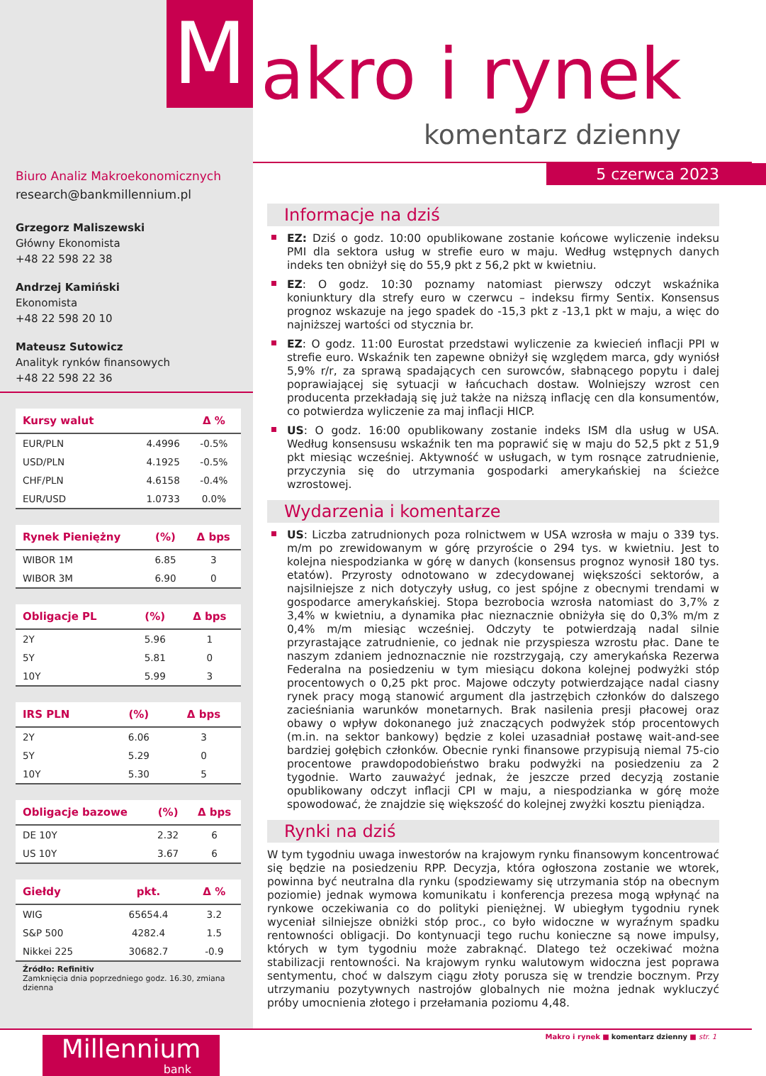M akro i rynek
komentarz dzienny
Biuro Analiz Makroekonomicznych
research@bankmillennium.pl
Grzegorz Maliszewski
Główny Ekonomista
+48 22 598 22 38
Andrzej Kamiński
Ekonomista
+48 22 598 20 10
Mateusz Sutowicz
Analityk rynków finansowych
+48 22 598 22 36
| Kursy walut | | Δ % |
| --- | --- | --- |
| EUR/PLN | 4.4996 | -0.5% |
| USD/PLN | 4.1925 | -0.5% |
| CHF/PLN | 4.6158 | -0.4% |
| EUR/USD | 1.0733 | 0.0% |
| Rynek Pieniężny | (%) | Δ bps |
| --- | --- | --- |
| WIBOR 1M | 6.85 | 3 |
| WIBOR 3M | 6.90 | 0 |
| Obligacje PL | (%) | Δ bps |
| --- | --- | --- |
| 2Y | 5.96 | 1 |
| 5Y | 5.81 | 0 |
| 10Y | 5.99 | 3 |
| IRS PLN | (%) | Δ bps |
| --- | --- | --- |
| 2Y | 6.06 | 3 |
| 5Y | 5.29 | 0 |
| 10Y | 5.30 | 5 |
| Obligacje bazowe | (%) | Δ bps |
| --- | --- | --- |
| DE 10Y | 2.32 | 6 |
| US 10Y | 3.67 | 6 |
| Giełdy | pkt. | Δ % |
| --- | --- | --- |
| WIG | 65654.4 | 3.2 |
| S&P 500 | 4282.4 | 1.5 |
| Nikkei 225 | 30682.7 | -0.9 |
Źródło: Refinitiv
Zamknięcia dnia poprzedniego godz. 16.30, zmiana dzienna
Millennium
bank
5 czerwca 2023
Informacje na dziś
EZ: Dziś o godz. 10:00 opublikowane zostanie końcowe wyliczenie indeksu PMI dla sektora usług w strefie euro w maju. Według wstępnych danych indeks ten obniżył się do 55,9 pkt z 56,2 pkt w kwietniu.
EZ: O godz. 10:30 poznamy natomiast pierwszy odczyt wskaźnika koniunktury dla strefy euro w czerwcu – indeksu firmy Sentix. Konsensus prognoz wskazuje na jego spadek do -15,3 pkt z -13,1 pkt w maju, a więc do najniższej wartości od stycznia br.
EZ: O godz. 11:00 Eurostat przedstawi wyliczenie za kwiecień inflacji PPI w strefie euro. Wskaźnik ten zapewne obniżył się względem marca, gdy wyniósł 5,9% r/r, za sprawą spadających cen surowców, słabnącego popytu i dalej poprawiającej się sytuacji w łańcuchach dostaw. Wolniejszy wzrost cen producenta przekładają się już także na niższą inflację cen dla konsumentów, co potwierdza wyliczenie za maj inflacji HICP.
US: O godz. 16:00 opublikowany zostanie indeks ISM dla usług w USA. Według konsensusu wskaźnik ten ma poprawić się w maju do 52,5 pkt z 51,9 pkt miesiąc wcześniej. Aktywność w usługach, w tym rosnące zatrudnienie, przyczynia się do utrzymania gospodarki amerykańskiej na ścieżce wzrostowej.
Wydarzenia i komentarze
US: Liczba zatrudnionych poza rolnictwem w USA wzrosła w maju o 339 tys. m/m po zrewidowanym w górę przyroście o 294 tys. w kwietniu. Jest to kolejna niespodzianka w górę w danych (konsensus prognoz wynosił 180 tys. etatów). Przyrosty odnotowano w zdecydowanej większości sektorów, a najsilniejsze z nich dotyczyły usług, co jest spójne z obecnymi trendami w gospodarce amerykańskiej. Stopa bezrobocia wzrosła natomiast do 3,7% z 3,4% w kwietniu, a dynamika płac nieznacznie obniżyła się do 0,3% m/m z 0,4% m/m miesiąc wcześniej. Odczyty te potwierdzają nadal silnie przyrastające zatrudnienie, co jednak nie przyspiesza wzrostu płac. Dane te naszym zdaniem jednoznacznie nie rozstrzygają, czy amerykańska Rezerwa Federalna na posiedzeniu w tym miesiącu dokona kolejnej podwyżki stóp procentowych o 0,25 pkt proc. Majowe odczyty potwierdzające nadal ciasny rynek pracy mogą stanowić argument dla jastrzębich członków do dalszego zacieśniania warunków monetarnych. Brak nasilenia presji płacowej oraz obawy o wpływ dokonanego już znaczących podwyżek stóp procentowych (m.in. na sektor bankowy) będzie z kolei uzasadniał postawę wait-and-see bardziej gołębich członków. Obecnie rynki finansowe przypisują niemal 75-cio procentowe prawdopodobieństwo braku podwyżki na posiedzeniu za 2 tygodnie. Warto zauważyć jednak, że jeszcze przed decyzją zostanie opublikowany odczyt inflacji CPI w maju, a niespodzianka w górę może spowodować, że znajdzie się większość do kolejnej zwyżki kosztu pieniądza.
Rynki na dziś
W tym tygodniu uwaga inwestorów na krajowym rynku finansowym koncentrować się będzie na posiedzeniu RPP. Decyzja, która ogłoszona zostanie we wtorek, powinna być neutralna dla rynku (spodziewamy się utrzymania stóp na obecnym poziomie) jednak wymowa komunikatu i konferencja prezesa mogą wpłynąć na rynkowe oczekiwania co do polityki pieniężnej. W ubiegłym tygodniu rynek wyceniał silniejsze obniżki stóp proc., co było widoczne w wyraźnym spadku rentowności obligacji. Do kontynuacji tego ruchu konieczne są nowe impulsy, których w tym tygodniu może zabraknąć. Dlatego też oczekiwać można stabilizacji rentowności. Na krajowym rynku walutowym widoczna jest poprawa sentymentu, choć w dalszym ciągu złoty porusza się w trendzie bocznym. Przy utrzymaniu pozytywnych nastrojów globalnych nie można jednak wykluczyć próby umocnienia złotego i przełamania poziomu 4,48.
Makro i rynek ■ komentarz dzienny ■ str. 1